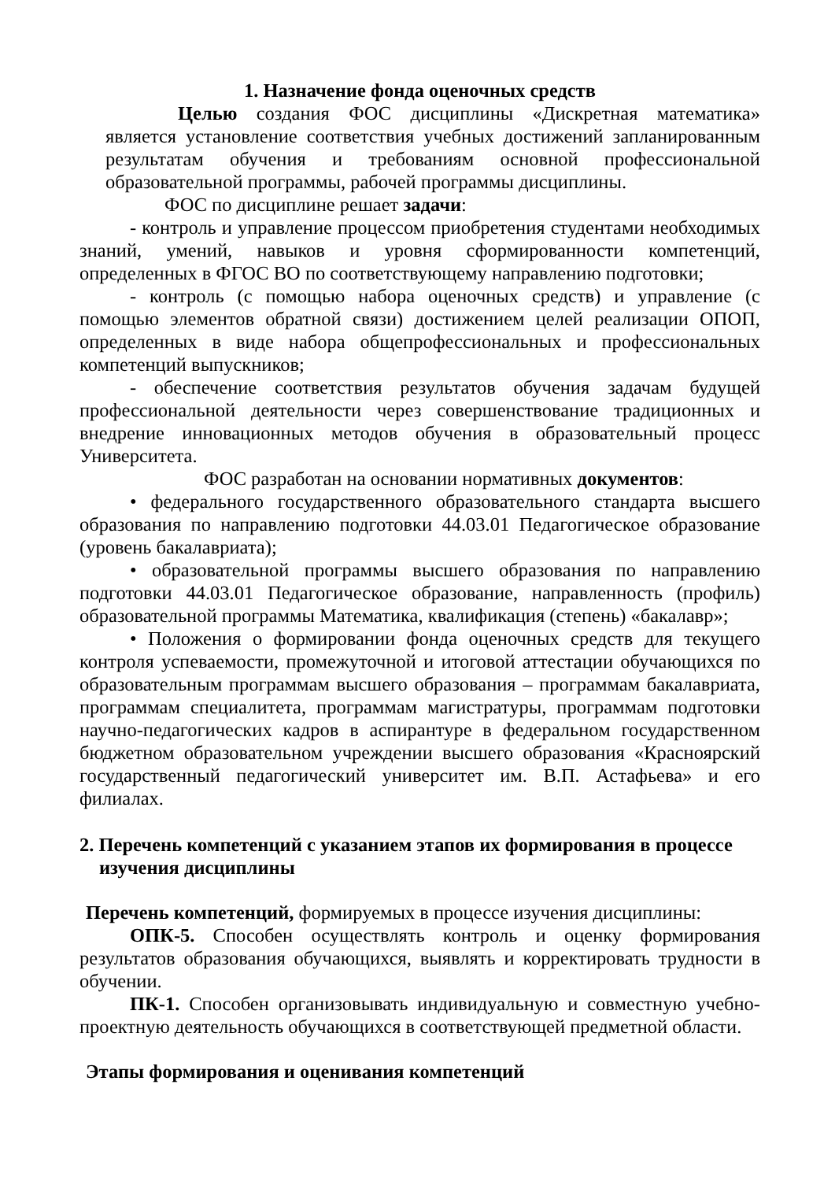1. Назначение фонда оценочных средств
Целью создания ФОС дисциплины «Дискретная математика» является установление соответствия учебных достижений запланированным результатам обучения и требованиям основной профессиональной образовательной программы, рабочей программы дисциплины.
ФОС по дисциплине решает задачи:
- контроль и управление процессом приобретения студентами необходимых знаний, умений, навыков и уровня сформированности компетенций, определенных в ФГОС ВО по соответствующему направлению подготовки;
- контроль (с помощью набора оценочных средств) и управление (с помощью элементов обратной связи) достижением целей реализации ОПОП, определенных в виде набора общепрофессиональных и профессиональных компетенций выпускников;
- обеспечение соответствия результатов обучения задачам будущей профессиональной деятельности через совершенствование традиционных и внедрение инновационных методов обучения в образовательный процесс Университета.
ФОС разработан на основании нормативных документов:
• федерального государственного образовательного стандарта высшего образования по направлению подготовки 44.03.01 Педагогическое образование (уровень бакалавриата);
• образовательной программы высшего образования по направлению подготовки 44.03.01 Педагогическое образование, направленность (профиль) образовательной программы Математика, квалификация (степень) «бакалавр»;
• Положения о формировании фонда оценочных средств для текущего контроля успеваемости, промежуточной и итоговой аттестации обучающихся по образовательным программам высшего образования – программам бакалавриата, программам специалитета, программам магистратуры, программам подготовки научно-педагогических кадров в аспирантуре в федеральном государственном бюджетном образовательном учреждении высшего образования «Красноярский государственный педагогический университет им. В.П. Астафьева» и его филиалах.
2. Перечень компетенций с указанием этапов их формирования в процессе изучения дисциплины
Перечень компетенций, формируемых в процессе изучения дисциплины:
ОПК-5. Способен осуществлять контроль и оценку формирования результатов образования обучающихся, выявлять и корректировать трудности в обучении.
ПК-1. Способен организовывать индивидуальную и совместную учебно-проектную деятельность обучающихся в соответствующей предметной области.
Этапы формирования и оценивания компетенций